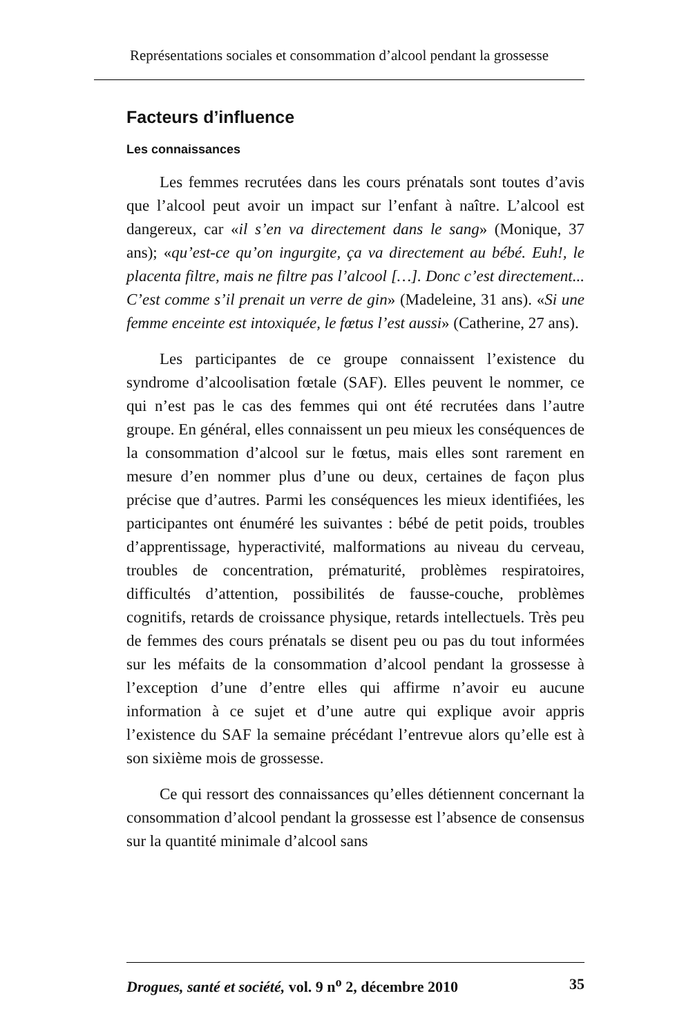Représentations sociales et consommation d’alcool pendant la grossesse
Facteurs d’influence
Les connaissances
Les femmes recrutées dans les cours prénatals sont toutes d’avis que l’alcool peut avoir un impact sur l’enfant à naître. L’alcool est dangereux, car «il s’en va directement dans le sang» (Monique, 37 ans); «qu’est-ce qu’on ingurgite, ça va directement au bébé. Euh!, le placenta filtre, mais ne filtre pas l’alcool […]. Donc c’est directement... C’est comme s’il prenait un verre de gin» (Madeleine, 31 ans). «Si une femme enceinte est intoxiquée, le fœtus l’est aussi» (Catherine, 27 ans).
Les participantes de ce groupe connaissent l’existence du syndrome d’alcoolisation fœtale (SAF). Elles peuvent le nommer, ce qui n’est pas le cas des femmes qui ont été recrutées dans l’autre groupe. En général, elles connaissent un peu mieux les conséquences de la consommation d’alcool sur le fœtus, mais elles sont rarement en mesure d’en nommer plus d’une ou deux, certaines de façon plus précise que d’autres. Parmi les conséquences les mieux identifiées, les participantes ont énuméré les suivantes : bébé de petit poids, troubles d’apprentissage, hyperactivité, malformations au niveau du cerveau, troubles de concentration, prématurité, problèmes respiratoires, difficultés d’attention, possibilités de fausse-couche, problèmes cognitifs, retards de croissance physique, retards intellectuels. Très peu de femmes des cours prénatals se disent peu ou pas du tout informées sur les méfaits de la consommation d’alcool pendant la grossesse à l’exception d’une d’entre elles qui affirme n’avoir eu aucune information à ce sujet et d’une autre qui explique avoir appris l’existence du SAF la semaine précédant l’entrevue alors qu’elle est à son sixième mois de grossesse.
Ce qui ressort des connaissances qu’elles détiennent concernant la consommation d’alcool pendant la grossesse est l’absence de consensus sur la quantité minimale d’alcool sans
Drogues, santé et société, vol. 9 n<sup>o</sup> 2, décembre 2010 35